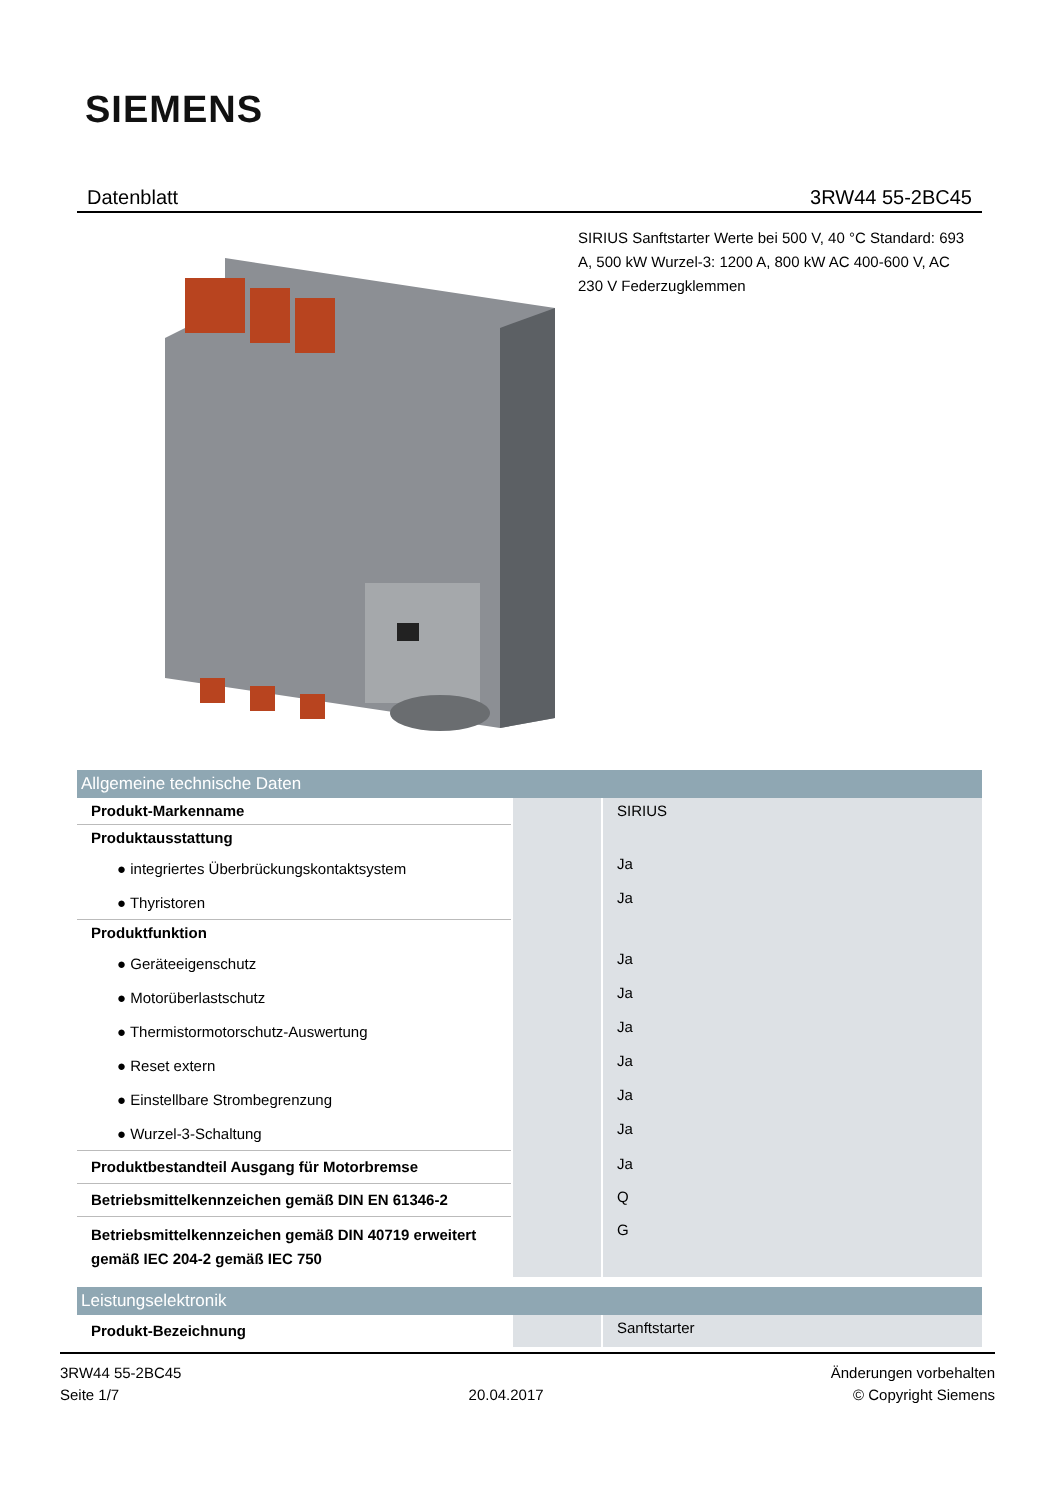SIEMENS
Datenblatt 3RW44 55-2BC45
SIRIUS Sanftstarter Werte bei 500 V, 40 °C Standard: 693 A, 500 kW Wurzel-3: 1200 A, 800 kW AC 400-600 V, AC 230 V Federzugklemmen
| Allgemeine technische Daten | | |
| Produkt-Markenname | | SIRIUS |
| Produktausstattung | | |
| ● integriertes Überbrückungskontaktsystem | | Ja |
| ● Thyristoren | | Ja |
| Produktfunktion | | |
| ● Geräteeigenschutz | | Ja |
| ● Motorüberlastschutz | | Ja |
| ● Thermistormotorschutz-Auswertung | | Ja |
| ● Reset extern | | Ja |
| ● Einstellbare Strombegrenzung | | Ja |
| ● Wurzel-3-Schaltung | | Ja |
| Produktbestandteil Ausgang für Motorbremse | | Ja |
| Betriebsmittelkennzeichen gemäß DIN EN 61346-2 | | Q |
| Betriebsmittelkennzeichen gemäß DIN 40719 erweitert gemäß IEC 204-2 gemäß IEC 750 | | G |
| Leistungselektronik | | |
| Produkt-Bezeichnung | | Sanftstarter |
3RW44 55-2BC45
Seite 1/7
20.04.2017
Änderungen vorbehalten
© Copyright Siemens